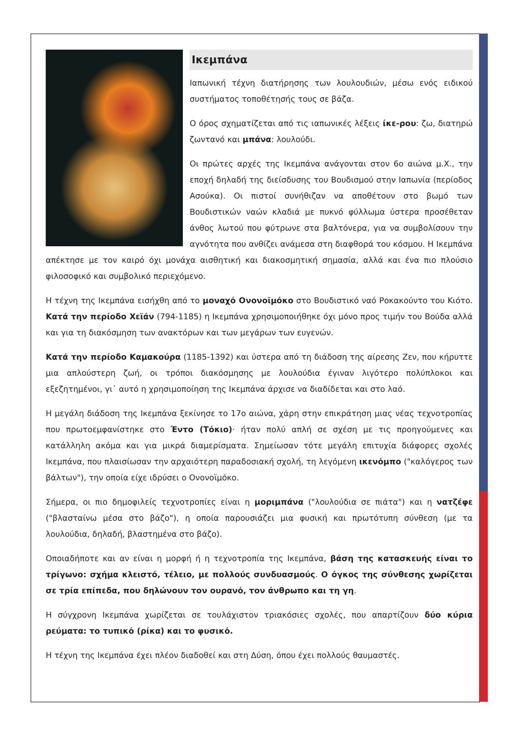Ικεμπάνα
Ιαπωνική τέχνη διατήρησης των λουλουδιών, μέσω ενός ειδικού συστήματος τοποθέτησής τους σε βάζα.
Ο όρος σχηματίζεται από τις ιαπωνικές λέξεις ίκε-ρου: ζω, διατηρώ ζωντανό και μπάνα: λουλούδι.
Οι πρώτες αρχές της Ικεμπάνα ανάγονται στον 6ο αιώνα μ.Χ., την εποχή δηλαδή της διείσδυσης του Βουδισμού στην Ιαπωνία (περίοδος Ασούκα). Οι πιστοί συνήθιζαν να αποθέτουν στο βωμό των Βουδιστικών ναών κλαδιά με πυκνό φύλλωμα ύστερα προσέθεταν άνθος λωτού που φύτρωνε στα βαλτόνερα, για να συμβολίσουν την αγνότητα που ανθίζει ανάμεσα στη διαφθορά του κόσμου. Η Ικεμπάνα απέκτησε με τον καιρό όχι μονάχα αισθητική και διακοσμητική σημασία, αλλά και ένα πιο πλούσιο φιλοσοφικό και συμβολικό περιεχόμενο.
Η τέχνη της Ικεμπάνα εισήχθη από το μοναχό Ονονοϊμόκο στο Βουδιστικό ναό Ροκακούντο του Κιότο. Κατά την περίοδο Χεϊάν (794-1185) η Ικεμπάνα χρησιμοποιήθηκε όχι μόνο προς τιμήν του Βούδα αλλά και για τη διακόσμηση των ανακτόρων και των μεγάρων των ευγενών.
Κατά την περίοδο Καμακούρα (1185-1392) και ύστερα από τη διάδοση της αίρεσης Ζεν, που κήρυττε μια απλούστερη ζωή, οι τρόποι διακόσμησης με λουλούδια έγιναν λιγότερο πολύπλοκοι και εξεζητημένοι, γι᾽ αυτό η χρησιμοποίηση της Ικεμπάνα άρχισε να διαδίδεται και στο λαό.
Η μεγάλη διάδοση της Ικεμπάνα ξεκίνησε το 17ο αιώνα, χάρη στην επικράτηση μιας νέας τεχνοτροπίας που πρωτοεμφανίστηκε στο Έντο (Τόκιο)· ήταν πολύ απλή σε σχέση με τις προηγούμενες και κατάλληλη ακόμα και για μικρά διαμερίσματα. Σημείωσαν τότε μεγάλη επιτυχία διάφορες σχολές Ικεμπάνα, που πλαισίωσαν την αρχαιότερη παραδοσιακή σχολή, τη λεγόμενη ικενόμπο ("καλόγερος των βάλτων"), την οποία είχε ιδρύσει ο Ονονοϊμόκο.
Σήμερα, οι πιο δημοφιλείς τεχνοτροπίες είναι η μοριμπάνα ("λουλούδια σε πιάτα") και η νατζέφε ("βλασταίνω μέσα στο βάζο"), η οποία παρουσιάζει μια φυσική και πρωτότυπη σύνθεση (με τα λουλούδια, δηλαδή, βλαστημένα στο βάζο).
Οποιαδήποτε και αν είναι η μορφή ή η τεχνοτροπία της Ικεμπάνα, βάση της κατασκευής είναι το τρίγωνο: σχήμα κλειστό, τέλειο, με πολλούς συνδυασμούς. Ο όγκος της σύνθεσης χωρίζεται σε τρία επίπεδα, που δηλώνουν τον ουρανό, τον άνθρωπο και τη γη.
Η σύγχρονη Ικεμπάνα χωρίζεται σε τουλάχιστον τριακόσιες σχολές, που απαρτίζουν δύο κύρια ρεύματα: το τυπικό (ρίκα) και το φυσικό.
Η τέχνη της Ικεμπάνα έχει πλέον διαδοθεί και στη Δύση, όπου έχει πολλούς θαυμαστές.